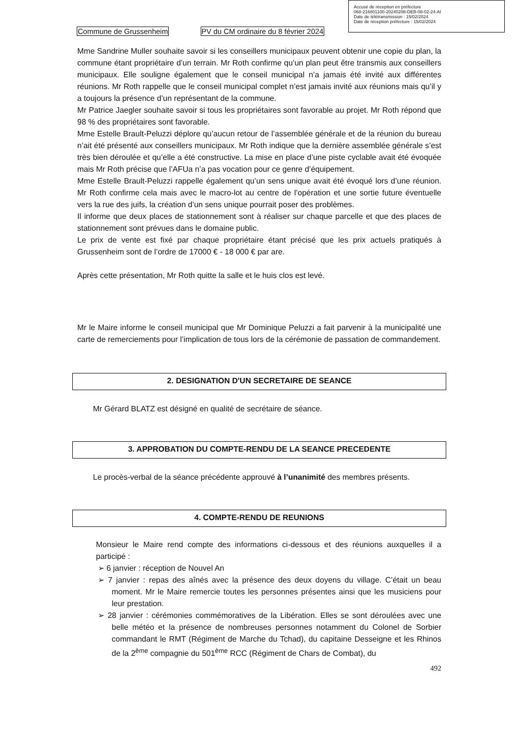Accusé de réception en préfecture
068-216801100-20240208-DEB-08-02-24-AI
Date de télétransmission : 15/02/2024
Date de réception préfecture : 15/02/2024
Commune de Grussenheim PV du CM ordinaire du 8 février 2024
Mme Sandrine Muller souhaite savoir si les conseillers municipaux peuvent obtenir une copie du plan, la commune étant propriétaire d’un terrain. Mr Roth confirme qu’un plan peut être transmis aux conseillers municipaux. Elle souligne également que le conseil municipal n’a jamais été invité aux différentes réunions. Mr Roth rappelle que le conseil municipal complet n’est jamais invité aux réunions mais qu’il y a toujours la présence d’un représentant de la commune.
Mr Patrice Jaegler souhaite savoir si tous les propriétaires sont favorable au projet. Mr Roth répond que 98 % des propriétaires sont favorable.
Mme Estelle Brault-Peluzzi déplore qu’aucun retour de l’assemblée générale et de la réunion du bureau n’ait été présenté aux conseillers municipaux. Mr Roth indique que la dernière assemblée générale s’est très bien déroulée et qu’elle a été constructive. La mise en place d’une piste cyclable avait été évoquée mais Mr Roth précise que l’AFUa n’a pas vocation pour ce genre d’équipement.
Mme Estelle Brault-Peluzzi rappelle également qu’un sens unique avait été évoqué lors d’une réunion. Mr Roth confirme cela mais avec le macro-lot au centre de l’opération et une sortie future éventuelle vers la rue des juifs, la création d’un sens unique pourrait poser des problèmes.
Il informe que deux places de stationnement sont à réaliser sur chaque parcelle et que des places de stationnement sont prévues dans le domaine public.
Le prix de vente est fixé par chaque propriétaire étant précisé que les prix actuels pratiqués à Grussenheim sont de l’ordre de 17000 € - 18 000 € par are.
Après cette présentation, Mr Roth quitte la salle et le huis clos est levé.
Mr le Maire informe le conseil municipal que Mr Dominique Peluzzi a fait parvenir à la municipalité une carte de remerciements pour l’implication de tous lors de la cérémonie de passation de commandement.
2. DESIGNATION D'UN SECRETAIRE DE SEANCE
Mr Gérard BLATZ est désigné en qualité de secrétaire de séance.
3. APPROBATION DU COMPTE-RENDU DE LA SEANCE PRECEDENTE
Le procès-verbal de la séance précédente approuvé à l’unanimité des membres présents.
4. COMPTE-RENDU DE REUNIONS
Monsieur le Maire rend compte des informations ci-dessous et des réunions auxquelles il a participé :
➢ 6 janvier : réception de Nouvel An
➢ 7 janvier : repas des aînés avec la présence des deux doyens du village. C’était un beau moment. Mr le Maire remercie toutes les personnes présentes ainsi que les musiciens pour leur prestation.
➢ 28 janvier : cérémonies commémoratives de la Libération. Elles se sont déroulées avec une belle météo et la présence de nombreuses personnes notamment du Colonel de Sorbier commandant le RMT (Régiment de Marche du Tchad), du capitaine Desseigne et les Rhinos de la 2<sup>ème</sup> compagnie du 501<sup>ème</sup> RCC (Régiment de Chars de Combat), du
492